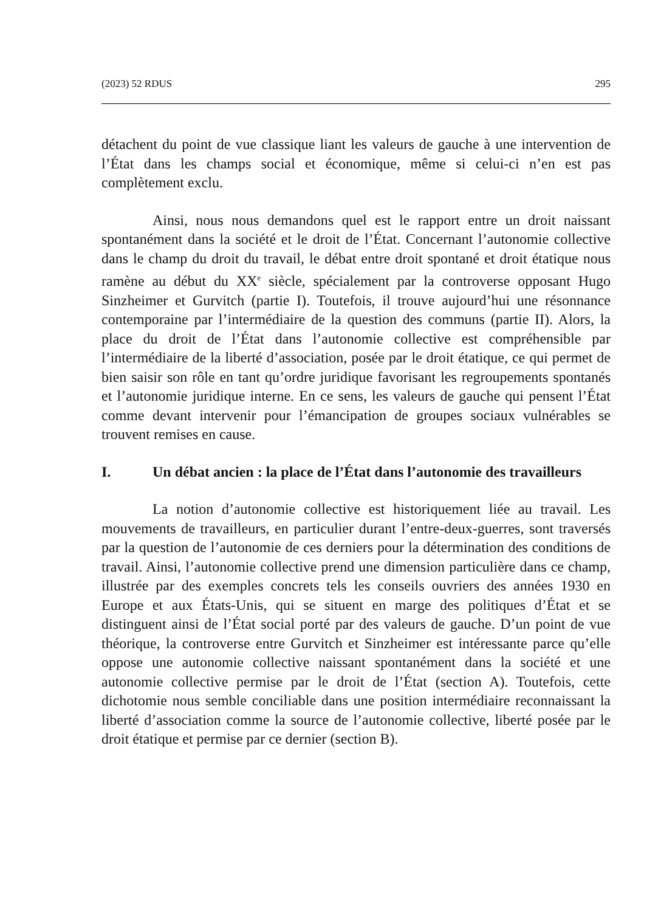(2023) 52 RDUS 295
détachent du point de vue classique liant les valeurs de gauche à une intervention de l’État dans les champs social et économique, même si celui-ci n’en est pas complètement exclu.
Ainsi, nous nous demandons quel est le rapport entre un droit naissant spontanément dans la société et le droit de l’État. Concernant l’autonomie collective dans le champ du droit du travail, le débat entre droit spontané et droit étatique nous ramène au début du XX<sup>e</sup> siècle, spécialement par la controverse opposant Hugo Sinzheimer et Gurvitch (partie I). Toutefois, il trouve aujourd’hui une résonnance contemporaine par l’intermédiaire de la question des communs (partie II). Alors, la place du droit de l’État dans l’autonomie collective est compréhensible par l’intermédiaire de la liberté d’association, posée par le droit étatique, ce qui permet de bien saisir son rôle en tant qu’ordre juridique favorisant les regroupements spontanés et l’autonomie juridique interne. En ce sens, les valeurs de gauche qui pensent l’État comme devant intervenir pour l’émancipation de groupes sociaux vulnérables se trouvent remises en cause.
I. Un débat ancien : la place de l’État dans l’autonomie des travailleurs
La notion d’autonomie collective est historiquement liée au travail. Les mouvements de travailleurs, en particulier durant l’entre-deux-guerres, sont traversés par la question de l’autonomie de ces derniers pour la détermination des conditions de travail. Ainsi, l’autonomie collective prend une dimension particulière dans ce champ, illustrée par des exemples concrets tels les conseils ouvriers des années 1930 en Europe et aux États-Unis, qui se situent en marge des politiques d’État et se distinguent ainsi de l’État social porté par des valeurs de gauche. D’un point de vue théorique, la controverse entre Gurvitch et Sinzheimer est intéressante parce qu’elle oppose une autonomie collective naissant spontanément dans la société et une autonomie collective permise par le droit de l’État (section A). Toutefois, cette dichotomie nous semble conciliable dans une position intermédiaire reconnaissant la liberté d’association comme la source de l’autonomie collective, liberté posée par le droit étatique et permise par ce dernier (section B).